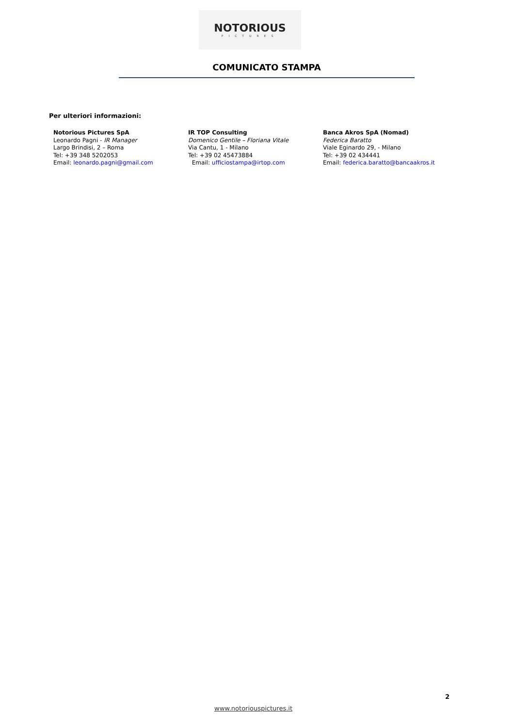NOTORIOUS
PICTURES
COMUNICATO STAMPA
Per ulteriori informazioni:
Notorious Pictures SpA
Leonardo Pagni - IR Manager
Largo Brindisi, 2 – Roma
Tel: +39 348 5202053
Email: leonardo.pagni@gmail.com
IR TOP Consulting
Domenico Gentile – Floriana Vitale
Via Cantu, 1 - Milano
Tel: +39 02 45473884
Email: ufficiostampa@irtop.com
Banca Akros SpA (Nomad)
Federica Baratto
Viale Eginardo 29, - Milano
Tel: +39 02 434441
Email: federica.baratto@bancaakros.it
2
www.notoriouspictures.it